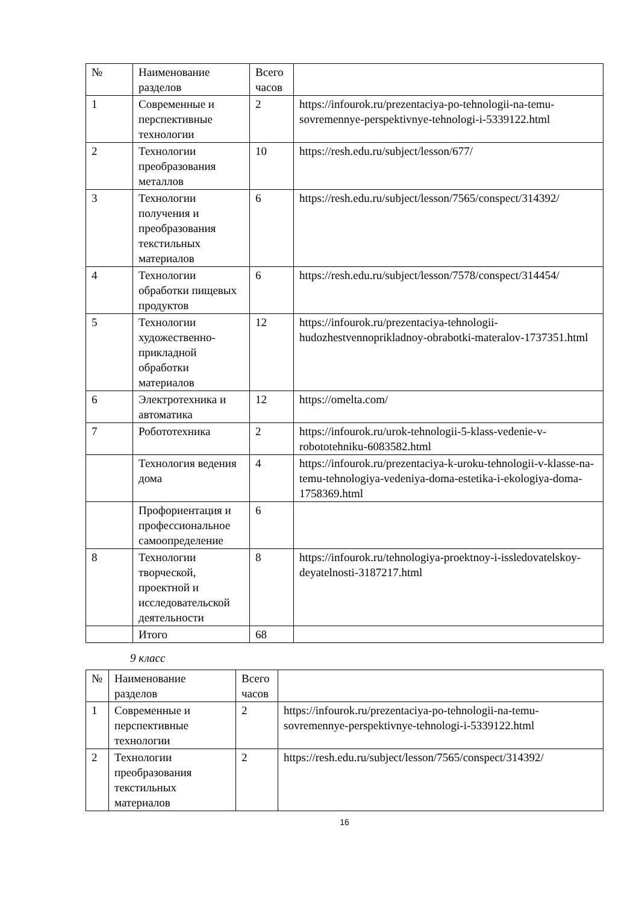| № | Наименование разделов | Всего часов | |
| --- | --- | --- | --- |
| 1 | Современные и перспективные технологии | 2 | https://infourok.ru/prezentaciya-po-tehnologii-na-temu-sovremennye-perspektivnye-tehnologi-i-5339122.html |
| 2 | Технологии преобразования металлов | 10 | https://resh.edu.ru/subject/lesson/677/ |
| 3 | Технологии получения и преобразования текстильных материалов | 6 | https://resh.edu.ru/subject/lesson/7565/conspect/314392/ |
| 4 | Технологии обработки пищевых продуктов | 6 | https://resh.edu.ru/subject/lesson/7578/conspect/314454/ |
| 5 | Технологии художественно-прикладной обработки материалов | 12 | https://infourok.ru/prezentaciya-tehnologii-hudozhestvennoprikladnoy-obrabotki-materalov-1737351.html |
| 6 | Электротехника и автоматика | 12 | https://omelta.com/ |
| 7 | Робототехника | 2 | https://infourok.ru/urok-tehnologii-5-klass-vedenie-v-robototehniku-6083582.html |
| | Технология ведения дома | 4 | https://infourok.ru/prezentaciya-k-uroku-tehnologii-v-klasse-na-temu-tehnologiya-vedeniya-doma-estetika-i-ekologiya-doma-1758369.html |
| | Профориентация и профессиональное самоопределение | 6 | |
| 8 | Технологии творческой, проектной и исследовательской деятельности | 8 | https://infourok.ru/tehnologiya-proektnoy-i-issledovatelskoy-deyatelnosti-3187217.html |
| | Итого | 68 | |
9 класс
| № | Наименование разделов | Всего часов | |
| --- | --- | --- | --- |
| 1 | Современные и перспективные технологии | 2 | https://infourok.ru/prezentaciya-po-tehnologii-na-temu-sovremennye-perspektivnye-tehnologi-i-5339122.html |
| 2 | Технологии преобразования текстильных материалов | 2 | https://resh.edu.ru/subject/lesson/7565/conspect/314392/ |
16